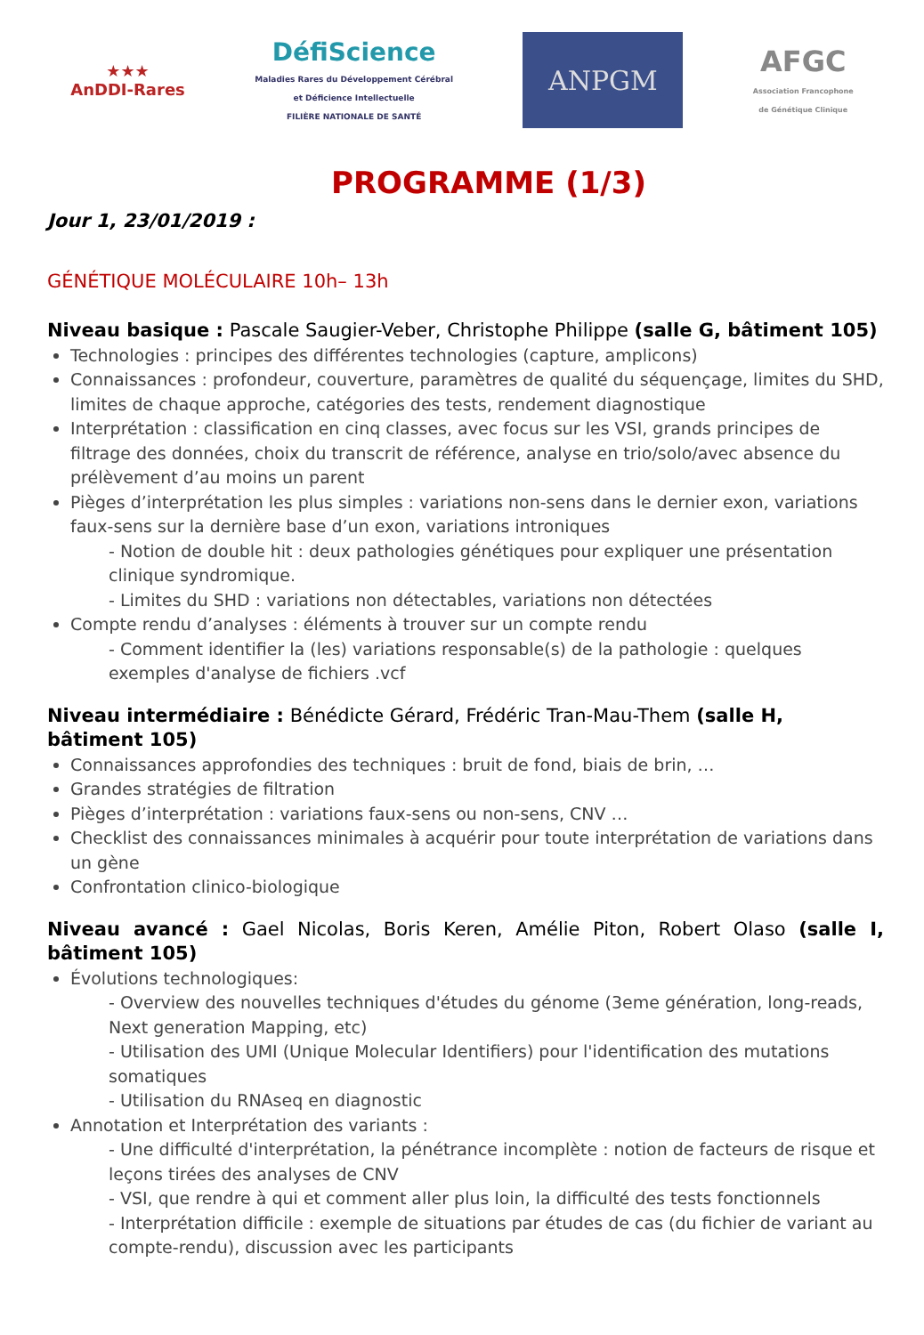★★★
AnDDI-Rares
DéfiScience
Maladies Rares du Développement Cérébral
et Déficience Intellectuelle
FILIÈRE NATIONALE DE SANTÉ
ANPGM
AFGC
Association Francophone
de Génétique Clinique
PROGRAMME (1/3)
Jour 1, 23/01/2019 :
GÉNÉTIQUE MOLÉCULAIRE 10h– 13h
Niveau basique : Pascale Saugier-Veber, Christophe Philippe (salle G, bâtiment 105)
Technologies : principes des différentes technologies (capture, amplicons)
Connaissances : profondeur, couverture, paramètres de qualité du séquençage, limites du SHD, limites de chaque approche, catégories des tests, rendement diagnostique
Interprétation : classification en cinq classes, avec focus sur les VSI, grands principes de filtrage des données, choix du transcrit de référence, analyse en trio/solo/avec absence du prélèvement d’au moins un parent
Pièges d’interprétation les plus simples : variations non-sens dans le dernier exon, variations faux-sens sur la dernière base d’un exon, variations introniques
- Notion de double hit : deux pathologies génétiques pour expliquer une présentation clinique syndromique.
- Limites du SHD : variations non détectables, variations non détectées
Compte rendu d’analyses : éléments à trouver sur un compte rendu
- Comment identifier la (les) variations responsable(s) de la pathologie : quelques exemples d'analyse de fichiers .vcf
Niveau intermédiaire : Bénédicte Gérard, Frédéric Tran-Mau-Them (salle H, bâtiment 105)
Connaissances approfondies des techniques : bruit de fond, biais de brin, …
Grandes stratégies de filtration
Pièges d’interprétation : variations faux-sens ou non-sens, CNV …
Checklist des connaissances minimales à acquérir pour toute interprétation de variations dans un gène
Confrontation clinico-biologique
Niveau avancé : Gael Nicolas, Boris Keren, Amélie Piton, Robert Olaso (salle I, bâtiment 105)
Évolutions technologiques:
- Overview des nouvelles techniques d'études du génome (3eme génération, long-reads, Next generation Mapping, etc)
- Utilisation des UMI (Unique Molecular Identifiers) pour l'identification des mutations somatiques
- Utilisation du RNAseq en diagnostic
Annotation et Interprétation des variants :
- Une difficulté d'interprétation, la pénétrance incomplète : notion de facteurs de risque et leçons tirées des analyses de CNV
- VSI, que rendre à qui et comment aller plus loin, la difficulté des tests fonctionnels
- Interprétation difficile : exemple de situations par études de cas (du fichier de variant au compte-rendu), discussion avec les participants